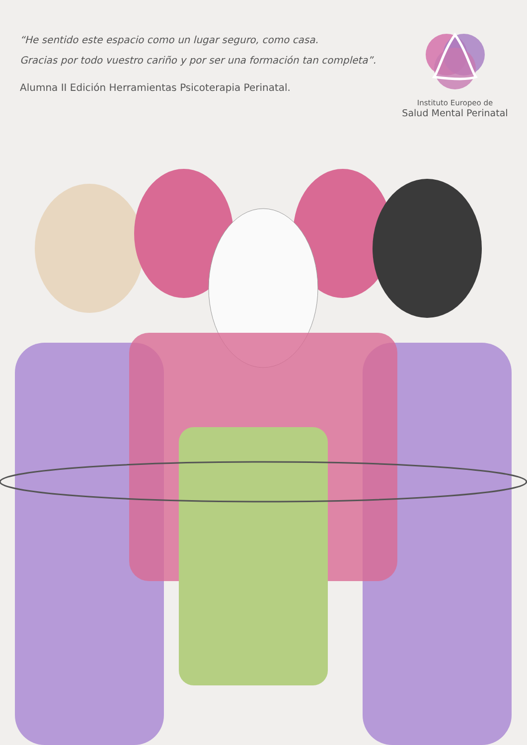“He sentido este espacio como un lugar seguro, como casa.
Gracias por todo vuestro cariño y por ser una formación tan completa”.
Alumna II Edición Herramientas Psicoterapia Perinatal.
Instituto Europeo de
Salud Mental Perinatal